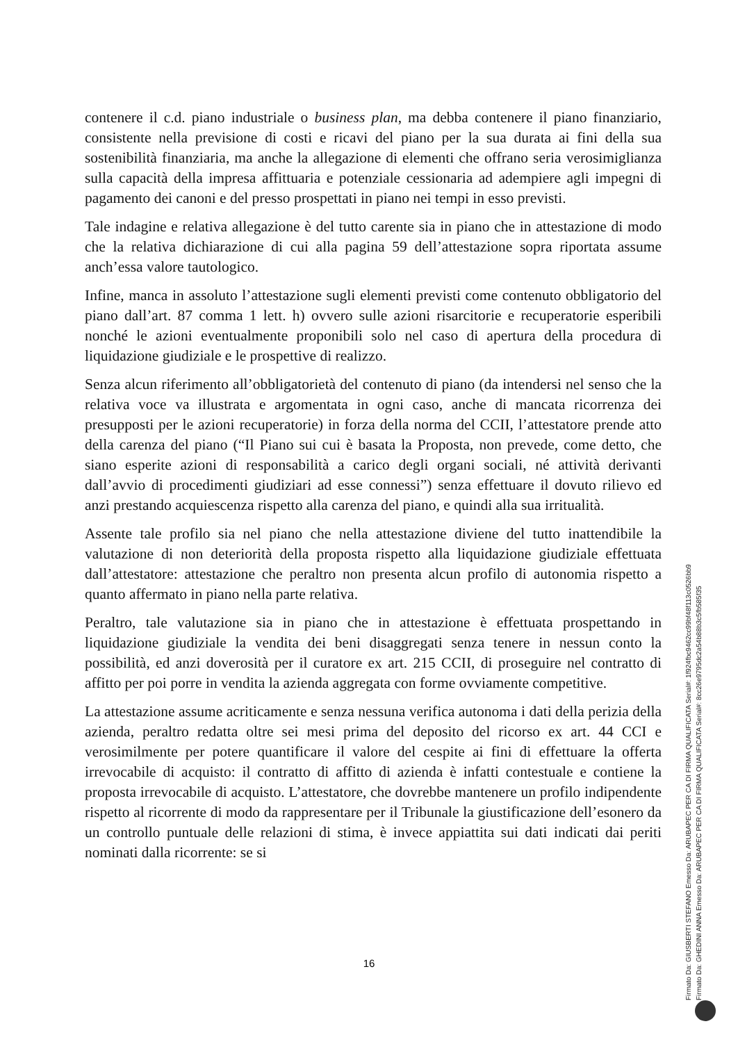contenere il c.d. piano industriale o business plan, ma debba contenere il piano finanziario, consistente nella previsione di costi e ricavi del piano per la sua durata ai fini della sua sostenibilità finanziaria, ma anche la allegazione di elementi che offrano seria verosimiglianza sulla capacità della impresa affittuaria e potenziale cessionaria ad adempiere agli impegni di pagamento dei canoni e del presso prospettati in piano nei tempi in esso previsti.
Tale indagine e relativa allegazione è del tutto carente sia in piano che in attestazione di modo che la relativa dichiarazione di cui alla pagina 59 dell’attestazione sopra riportata assume anch’essa valore tautologico.
Infine, manca in assoluto l’attestazione sugli elementi previsti come contenuto obbligatorio del piano dall’art. 87 comma 1 lett. h) ovvero sulle azioni risarcitorie e recuperatorie esperibili nonché le azioni eventualmente proponibili solo nel caso di apertura della procedura di liquidazione giudiziale e le prospettive di realizzo.
Senza alcun riferimento all’obbligatorietà del contenuto di piano (da intendersi nel senso che la relativa voce va illustrata e argomentata in ogni caso, anche di mancata ricorrenza dei presupposti per le azioni recuperatorie) in forza della norma del CCII, l’attestatore prende atto della carenza del piano (“Il Piano sui cui è basata la Proposta, non prevede, come detto, che siano esperite azioni di responsabilità a carico degli organi sociali, né attività derivanti dall’avvio di procedimenti giudiziari ad esse connessi”) senza effettuare il dovuto rilievo ed anzi prestando acquiescenza rispetto alla carenza del piano, e quindi alla sua irritualità.
Assente tale profilo sia nel piano che nella attestazione diviene del tutto inattendibile la valutazione di non deteriorità della proposta rispetto alla liquidazione giudiziale effettuata dall’attestatore: attestazione che peraltro non presenta alcun profilo di autonomia rispetto a quanto affermato in piano nella parte relativa.
Peraltro, tale valutazione sia in piano che in attestazione è effettuata prospettando in liquidazione giudiziale la vendita dei beni disaggregati senza tenere in nessun conto la possibilità, ed anzi doverosità per il curatore ex art. 215 CCII, di proseguire nel contratto di affitto per poi porre in vendita la azienda aggregata con forme ovviamente competitive.
La attestazione assume acriticamente e senza nessuna verifica autonoma i dati della perizia della azienda, peraltro redatta oltre sei mesi prima del deposito del ricorso ex art. 44 CCI e verosimilmente per potere quantificare il valore del cespite ai fini di effettuare la offerta irrevocabile di acquisto: il contratto di affitto di azienda è infatti contestuale e contiene la proposta irrevocabile di acquisto. L’attestatore, che dovrebbe mantenere un profilo indipendente rispetto al ricorrente di modo da rappresentare per il Tribunale la giustificazione dell’esonero da un controllo puntuale delle relazioni di stima, è invece appiattita sui dati indicati dai periti nominati dalla ricorrente: se si
16
Firmato Da: GIUSBERTI STEFANO Emesso Da: ARUBAPEC PER CA DI FIRMA QUALIFICATA Serial#: 1f924fbc9462cc99bf48f113c0526bb9
Firmato Da: GHEDINI ANNA Emesso Da: ARUBAPEC PER CA DI FIRMA QUALIFICATA Serial#: 8cc26e9795dc2a54b88b3c5fb585f35